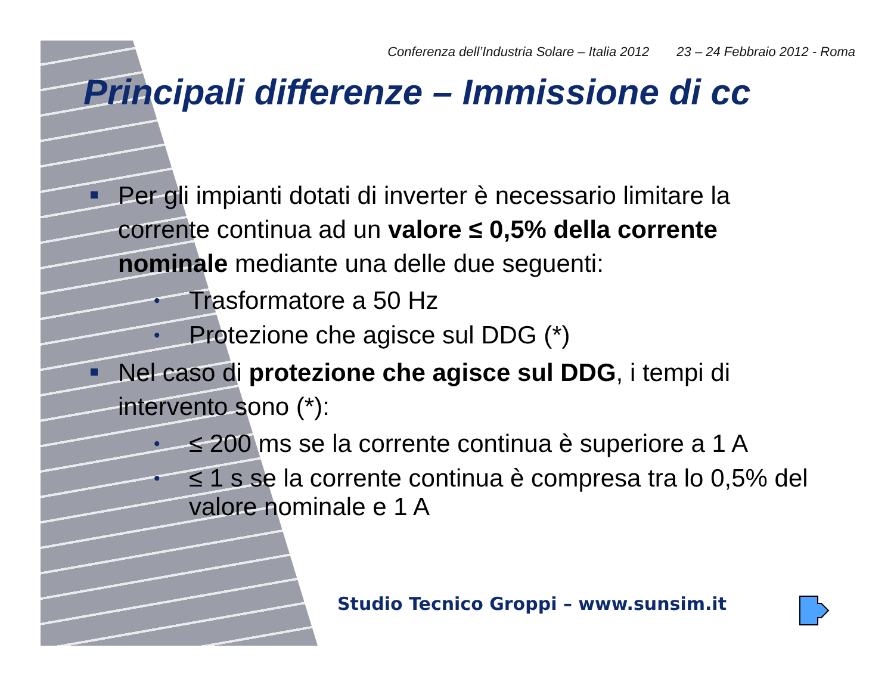Conferenza dell’Industria Solare – Italia 2012 23 – 24 Febbraio 2012 - Roma
Principali differenze – Immissione di cc
Per gli impianti dotati di inverter è necessario limitare la corrente continua ad un valore ≤ 0,5% della corrente nominale mediante una delle due seguenti:
• Trasformatore a 50 Hz
• Protezione che agisce sul DDG (*)
Nel caso di protezione che agisce sul DDG, i tempi di intervento sono (*):
• ≤ 200 ms se la corrente continua è superiore a 1 A
• ≤ 1 s se la corrente continua è compresa tra lo 0,5% del valore nominale e 1 A
Studio Tecnico Groppi – www.sunsim.it